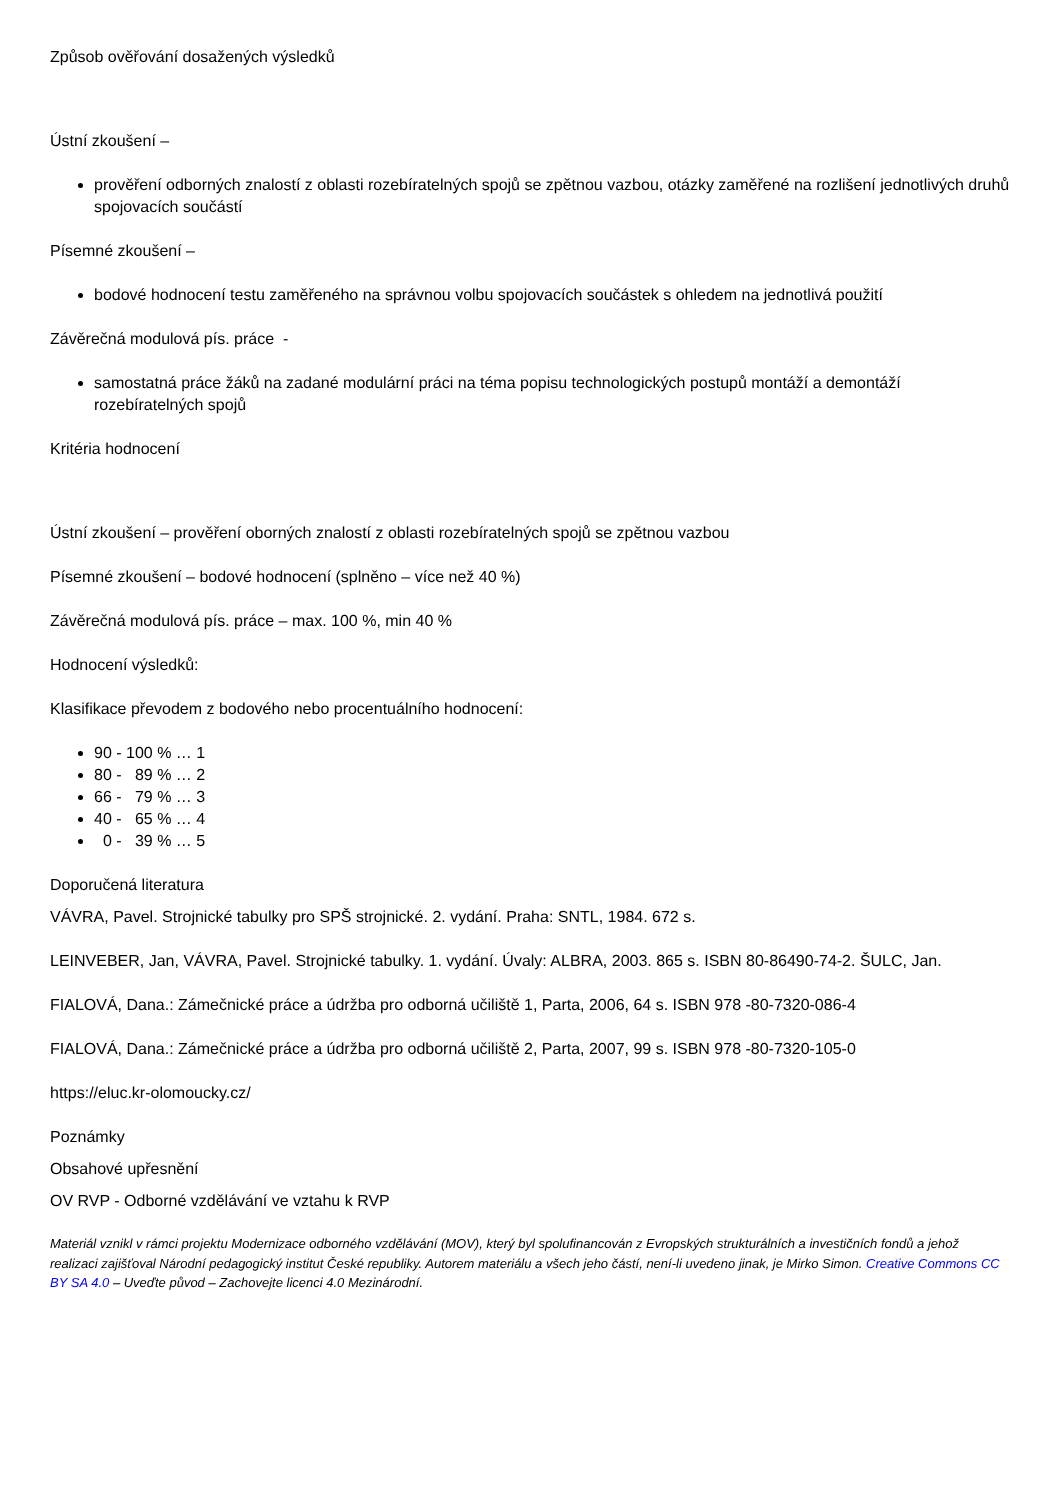Způsob ověřování dosažených výsledků
Ústní zkoušení –
prověření odborných znalostí z oblasti rozebíratelných spojů se zpětnou vazbou, otázky zaměřené na rozlišení jednotlivých druhů spojovacích součástí
Písemné zkoušení –
bodové hodnocení testu zaměřeného na správnou volbu spojovacích součástek s ohledem na jednotlivá použití
Závěrečná modulová pís. práce -
samostatná práce žáků na zadané modulární práci na téma popisu technologických postupů montáží a demontáží rozebíratelných spojů
Kritéria hodnocení
Ústní zkoušení – prověření oborných znalostí z oblasti rozebíratelných spojů se zpětnou vazbou
Písemné zkoušení – bodové hodnocení (splněno – více než 40 %)
Závěrečná modulová pís. práce – max. 100 %, min 40 %
Hodnocení výsledků:
Klasifikace převodem z bodového nebo procentuálního hodnocení:
90 - 100 % … 1
80 - 89 % … 2
66 - 79 % … 3
40 - 65 % … 4
0 - 39 % … 5
Doporučená literatura
VÁVRA, Pavel. Strojnické tabulky pro SPŠ strojnické. 2. vydání. Praha: SNTL, 1984. 672 s.
LEINVEBER, Jan, VÁVRA, Pavel. Strojnické tabulky. 1. vydání. Úvaly: ALBRA, 2003. 865 s. ISBN 80-86490-74-2. ŠULC, Jan.
FIALOVÁ, Dana.: Zámečnické práce a údržba pro odborná učiliště 1, Parta, 2006, 64 s. ISBN 978 -80-7320-086-4
FIALOVÁ, Dana.: Zámečnické práce a údržba pro odborná učiliště 2, Parta, 2007, 99 s. ISBN 978 -80-7320-105-0
https://eluc.kr-olomoucky.cz/
Poznámky
Obsahové upřesnění
OV RVP - Odborné vzdělávání ve vztahu k RVP
Materiál vznikl v rámci projektu Modernizace odborného vzdělávání (MOV), který byl spolufinancován z Evropských strukturálních a investičních fondů a jehož realizaci zajišťoval Národní pedagogický institut České republiky. Autorem materiálu a všech jeho částí, není-li uvedeno jinak, je Mirko Simon. Creative Commons CC BY SA 4.0 – Uveďte původ – Zachovejte licenci 4.0 Mezinárodní.